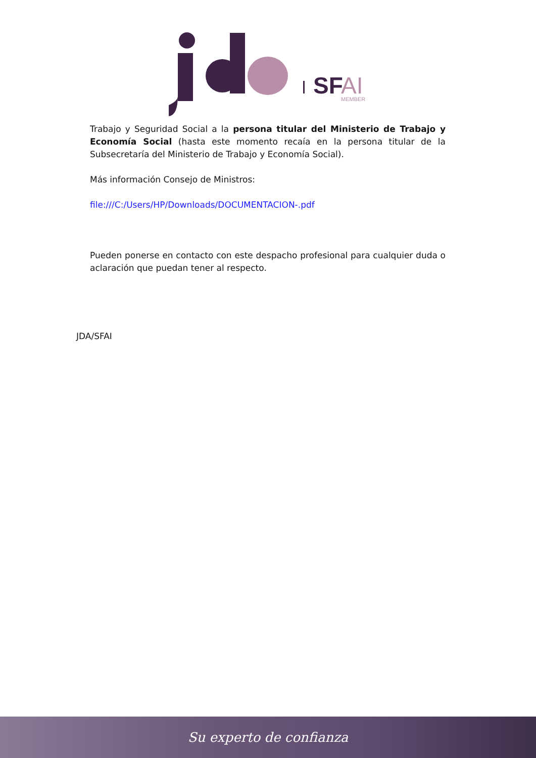SF
AI
MEMBER
Trabajo y Seguridad Social a la persona titular del Ministerio de Trabajo y Economía Social (hasta este momento recaía en la persona titular de la Subsecretaría del Ministerio de Trabajo y Economía Social).
Más información Consejo de Ministros:
file:///C:/Users/HP/Downloads/DOCUMENTACION-.pdf
Pueden ponerse en contacto con este despacho profesional para cualquier duda o aclaración que puedan tener al respecto.
JDA/SFAI
Su experto de confianza